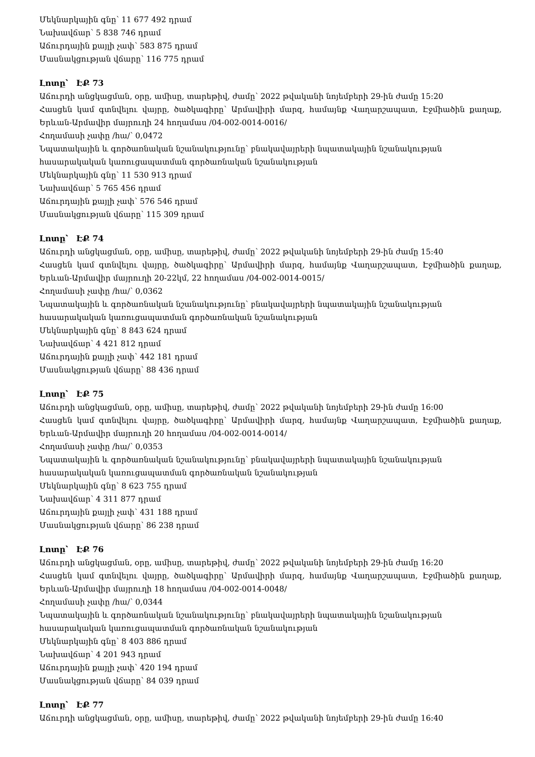Մեկնարկային գնը՝ 11 677 492 դրամ
Նախավճար՝ 5 838 746 դրամ
Աճուրդային քայլի չափ՝ 583 875 դրամ
Մասնակցության վճարը՝ 116 775 դրամ
Լոտը՝ ԷՔ 73
Աճուրդի անցկացման, օրը, ամիսը, տարեթիվ, ժամը՝ 2022 թվականի նոյեմբերի 29-ին ժամը 15:20
Հասցեն կամ գտնվելու վայրը, ծածկագիրը՝ Արմավիրի մարզ, համայնք Վաղարշապատ, Էջմիածին քաղաք, Երևան-Արմավիր մայրուղի 24 հողամաս /04-002-0014-0016/
Հողամասի չափը /հա/՝ 0,0472
Նպատակային և գործառնական նշանակությունը՝ բնակավայրերի նպատակային նշանակության հասարակական կառուցապատման գործառնական նշանակության
Մեկնարկային գնը՝ 11 530 913 դրամ
Նախավճար՝ 5 765 456 դրամ
Աճուրդային քայլի չափ՝ 576 546 դրամ
Մասնակցության վճարը՝ 115 309 դրամ
Լոտը՝ ԷՔ 74
Աճուրդի անցկացման, օրը, ամիսը, տարեթիվ, ժամը՝ 2022 թվականի նոյեմբերի 29-ին ժամը 15:40
Հասցեն կամ գտնվելու վայրը, ծածկագիրը՝ Արմավիրի մարզ, համայնք Վաղարշապատ, Էջմիածին քաղաք, Երևան-Արմավիր մայրուղի 20-22կմ, 22 հողամաս /04-002-0014-0015/
Հողամասի չափը /հա/՝ 0,0362
Նպատակային և գործառնական նշանակությունը՝ բնակավայրերի նպատակային նշանակության հասարակական կառուցապատման գործառնական նշանակության
Մեկնարկային գնը՝ 8 843 624 դրամ
Նախավճար՝ 4 421 812 դրամ
Աճուրդային քայլի չափ՝ 442 181 դրամ
Մասնակցության վճարը՝ 88 436 դրամ
Լոտը՝ ԷՔ 75
Աճուրդի անցկացման, օրը, ամիսը, տարեթիվ, ժամը՝ 2022 թվականի նոյեմբերի 29-ին ժամը 16:00
Հասցեն կամ գտնվելու վայրը, ծածկագիրը՝ Արմավիրի մարզ, համայնք Վաղարշապատ, Էջմիածին քաղաք, Երևան-Արմավիր մայրուղի 20 հողամաս /04-002-0014-0014/
Հողամասի չափը /հա/՝ 0,0353
Նպատակային և գործառնական նշանակությունը՝ բնակավայրերի նպատակային նշանակության հասարակական կառուցապատման գործառնական նշանակության
Մեկնարկային գնը՝ 8 623 755 դրամ
Նախավճար՝ 4 311 877 դրամ
Աճուրդային քայլի չափ՝ 431 188 դրամ
Մասնակցության վճարը՝ 86 238 դրամ
Լոտը՝ ԷՔ 76
Աճուրդի անցկացման, օրը, ամիսը, տարեթիվ, ժամը՝ 2022 թվականի նոյեմբերի 29-ին ժամը 16:20
Հասցեն կամ գտնվելու վայրը, ծածկագիրը՝ Արմավիրի մարզ, համայնք Վաղարշապատ, Էջմիածին քաղաք, Երևան-Արմավիր մայրուղի 18 հողամաս /04-002-0014-0048/
Հողամասի չափը /հա/՝ 0,0344
Նպատակային և գործառնական նշանակությունը՝ բնակավայրերի նպատակային նշանակության հասարակական կառուցապատման գործառնական նշանակության
Մեկնարկային գնը՝ 8 403 886 դրամ
Նախավճար՝ 4 201 943 դրամ
Աճուրդային քայլի չափ՝ 420 194 դրամ
Մասնակցության վճարը՝ 84 039 դրամ
Լոտը՝ ԷՔ 77
Աճուրդի անցկացման, օրը, ամիսը, տարեթիվ, ժամը՝ 2022 թվականի նոյեմբերի 29-ին ժամը 16:40